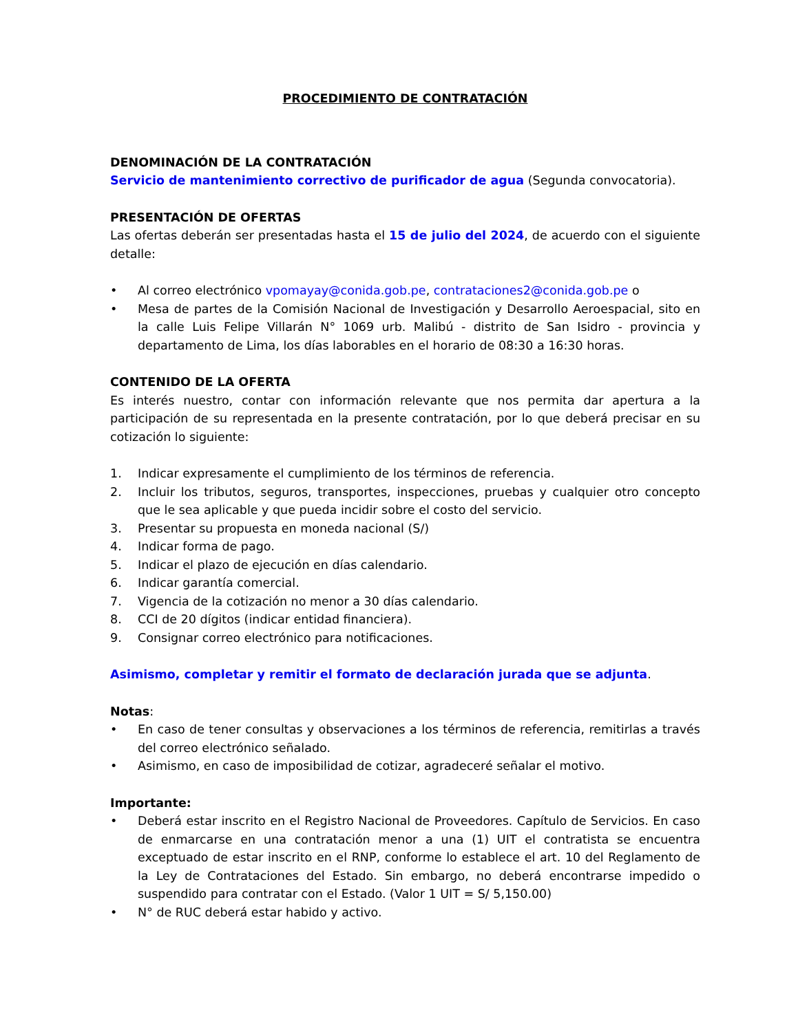PROCEDIMIENTO DE CONTRATACIÓN
DENOMINACIÓN DE LA CONTRATACIÓN
Servicio de mantenimiento correctivo de purificador de agua (Segunda convocatoria).
PRESENTACIÓN DE OFERTAS
Las ofertas deberán ser presentadas hasta el 15 de julio del 2024, de acuerdo con el siguiente detalle:
• Al correo electrónico vpomayay@conida.gob.pe, contrataciones2@conida.gob.pe o
• Mesa de partes de la Comisión Nacional de Investigación y Desarrollo Aeroespacial, sito en la calle Luis Felipe Villarán N° 1069 urb. Malibú - distrito de San Isidro - provincia y departamento de Lima, los días laborables en el horario de 08:30 a 16:30 horas.
CONTENIDO DE LA OFERTA
Es interés nuestro, contar con información relevante que nos permita dar apertura a la participación de su representada en la presente contratación, por lo que deberá precisar en su cotización lo siguiente:
1. Indicar expresamente el cumplimiento de los términos de referencia.
2. Incluir los tributos, seguros, transportes, inspecciones, pruebas y cualquier otro concepto que le sea aplicable y que pueda incidir sobre el costo del servicio.
3. Presentar su propuesta en moneda nacional (S/)
4. Indicar forma de pago.
5. Indicar el plazo de ejecución en días calendario.
6. Indicar garantía comercial.
7. Vigencia de la cotización no menor a 30 días calendario.
8. CCI de 20 dígitos (indicar entidad financiera).
9. Consignar correo electrónico para notificaciones.
Asimismo, completar y remitir el formato de declaración jurada que se adjunta.
Notas:
• En caso de tener consultas y observaciones a los términos de referencia, remitirlas a través del correo electrónico señalado.
• Asimismo, en caso de imposibilidad de cotizar, agradeceré señalar el motivo.
Importante:
• Deberá estar inscrito en el Registro Nacional de Proveedores. Capítulo de Servicios. En caso de enmarcarse en una contratación menor a una (1) UIT el contratista se encuentra exceptuado de estar inscrito en el RNP, conforme lo establece el art. 10 del Reglamento de la Ley de Contrataciones del Estado. Sin embargo, no deberá encontrarse impedido o suspendido para contratar con el Estado. (Valor 1 UIT = S/ 5,150.00)
• N° de RUC deberá estar habido y activo.